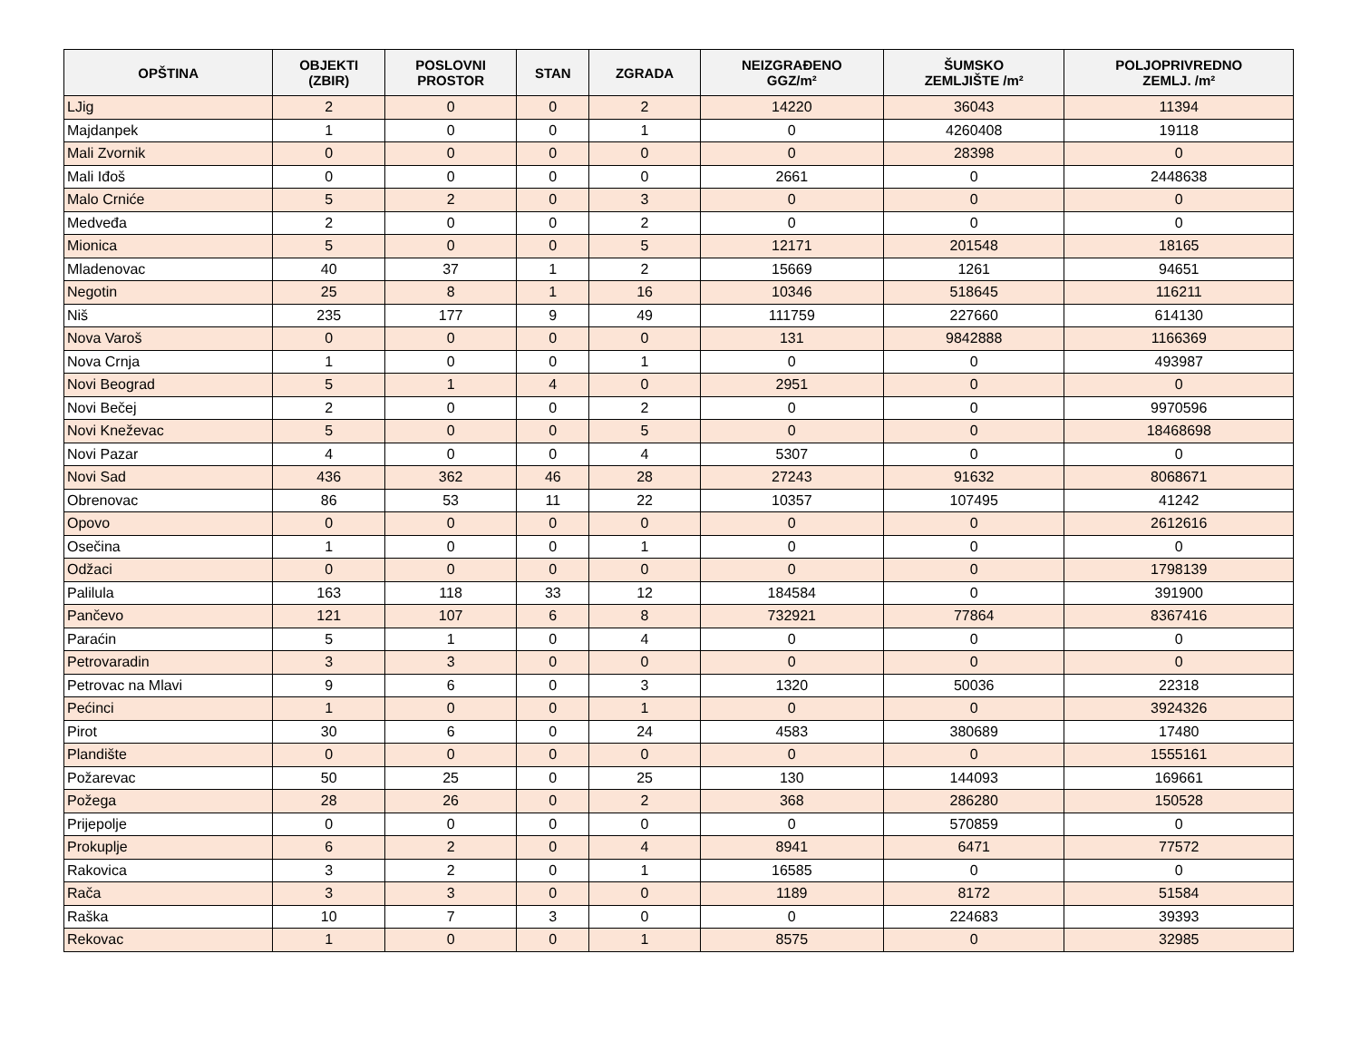| OPŠTINA | OBJEKTI (ZBIR) | POSLOVNI PROSTOR | STAN | ZGRADA | NEIZGRAĐENO GGZ/m² | ŠUMSKO ZEMLJIŠTE /m² | POLJOPRIVREDNO ZEMLJ. /m² |
| --- | --- | --- | --- | --- | --- | --- | --- |
| LJig | 2 | 0 | 0 | 2 | 14220 | 36043 | 11394 |
| Majdanpek | 1 | 0 | 0 | 1 | 0 | 4260408 | 19118 |
| Mali Zvornik | 0 | 0 | 0 | 0 | 0 | 28398 | 0 |
| Mali Iđoš | 0 | 0 | 0 | 0 | 2661 | 0 | 2448638 |
| Malo Crniće | 5 | 2 | 0 | 3 | 0 | 0 | 0 |
| Medveđa | 2 | 0 | 0 | 2 | 0 | 0 | 0 |
| Mionica | 5 | 0 | 0 | 5 | 12171 | 201548 | 18165 |
| Mladenovac | 40 | 37 | 1 | 2 | 15669 | 1261 | 94651 |
| Negotin | 25 | 8 | 1 | 16 | 10346 | 518645 | 116211 |
| Niš | 235 | 177 | 9 | 49 | 111759 | 227660 | 614130 |
| Nova Varoš | 0 | 0 | 0 | 0 | 131 | 9842888 | 1166369 |
| Nova Crnja | 1 | 0 | 0 | 1 | 0 | 0 | 493987 |
| Novi Beograd | 5 | 1 | 4 | 0 | 2951 | 0 | 0 |
| Novi Bečej | 2 | 0 | 0 | 2 | 0 | 0 | 9970596 |
| Novi Kneževac | 5 | 0 | 0 | 5 | 0 | 0 | 18468698 |
| Novi Pazar | 4 | 0 | 0 | 4 | 5307 | 0 | 0 |
| Novi Sad | 436 | 362 | 46 | 28 | 27243 | 91632 | 8068671 |
| Obrenovac | 86 | 53 | 11 | 22 | 10357 | 107495 | 41242 |
| Opovo | 0 | 0 | 0 | 0 | 0 | 0 | 2612616 |
| Osečina | 1 | 0 | 0 | 1 | 0 | 0 | 0 |
| Odžaci | 0 | 0 | 0 | 0 | 0 | 0 | 1798139 |
| Palilula | 163 | 118 | 33 | 12 | 184584 | 0 | 391900 |
| Pančevo | 121 | 107 | 6 | 8 | 732921 | 77864 | 8367416 |
| Paraćin | 5 | 1 | 0 | 4 | 0 | 0 | 0 |
| Petrovaradin | 3 | 3 | 0 | 0 | 0 | 0 | 0 |
| Petrovac na Mlavi | 9 | 6 | 0 | 3 | 1320 | 50036 | 22318 |
| Pećinci | 1 | 0 | 0 | 1 | 0 | 0 | 3924326 |
| Pirot | 30 | 6 | 0 | 24 | 4583 | 380689 | 17480 |
| Plandište | 0 | 0 | 0 | 0 | 0 | 0 | 1555161 |
| Požarevac | 50 | 25 | 0 | 25 | 130 | 144093 | 169661 |
| Požega | 28 | 26 | 0 | 2 | 368 | 286280 | 150528 |
| Prijepolje | 0 | 0 | 0 | 0 | 0 | 570859 | 0 |
| Prokuplje | 6 | 2 | 0 | 4 | 8941 | 6471 | 77572 |
| Rakovica | 3 | 2 | 0 | 1 | 16585 | 0 | 0 |
| Rača | 3 | 3 | 0 | 0 | 1189 | 8172 | 51584 |
| Raška | 10 | 7 | 3 | 0 | 0 | 224683 | 39393 |
| Rekovac | 1 | 0 | 0 | 1 | 8575 | 0 | 32985 |